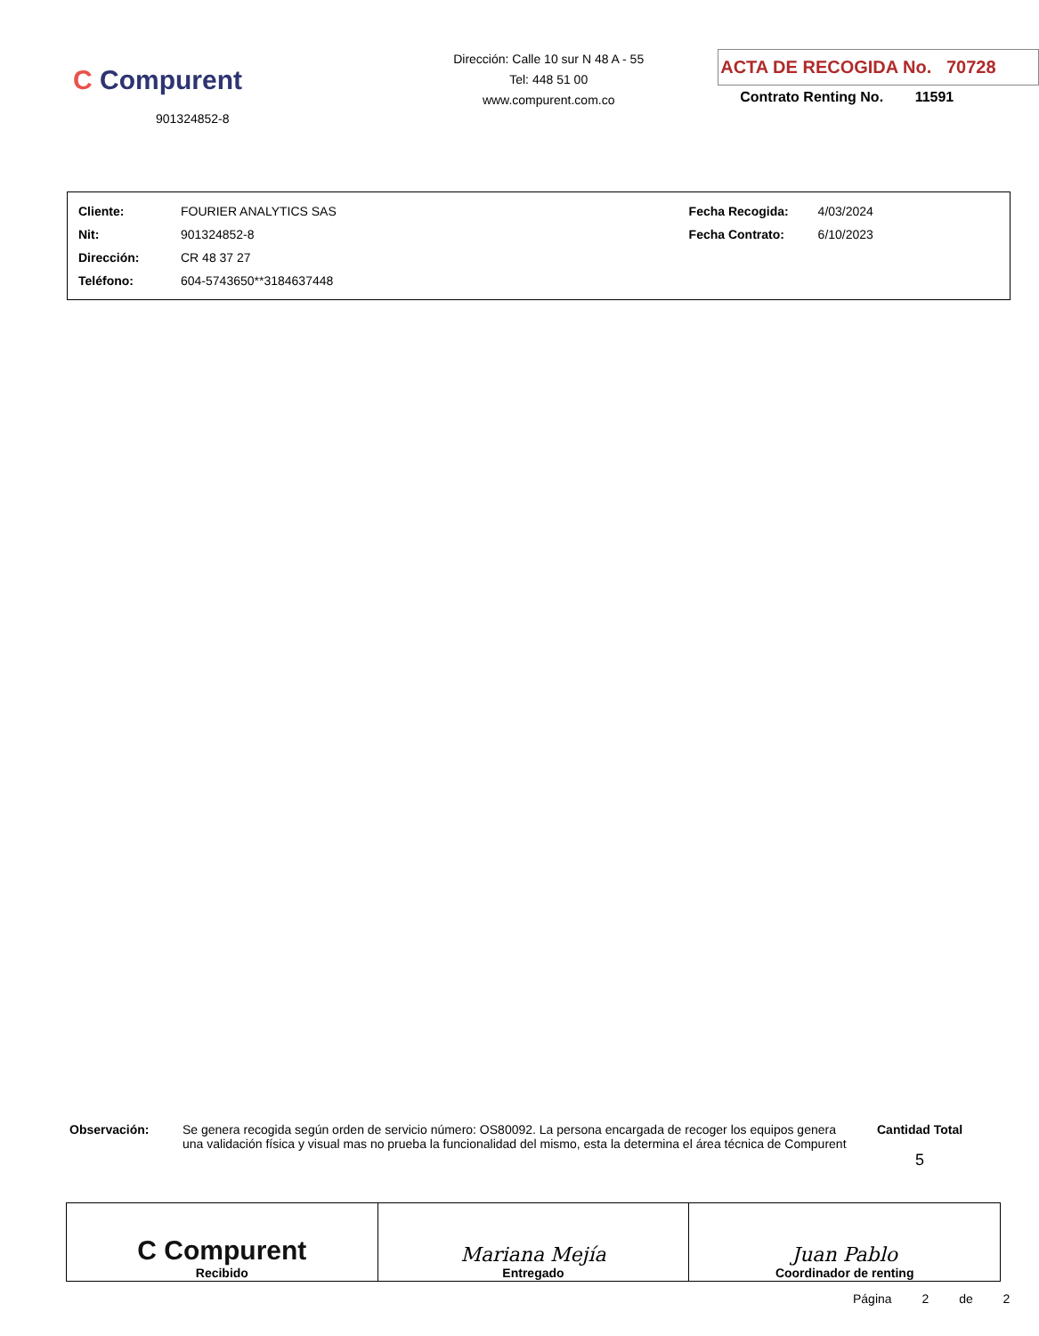C Compurent
901324852-8
Dirección: Calle 10 sur N 48 A - 55
Tel: 448 51 00
www.compurent.com.co
ACTA DE RECOGIDA No. 70728
Contrato Renting No. 11591
| Cliente: | FOURIER ANALYTICS SAS | Fecha Recogida: | 4/03/2024 |
| Nit: | 901324852-8 | Fecha Contrato: | 6/10/2023 |
| Dirección: | CR 48 37 27 | | |
| Teléfono: | 604-5743650**3184637448 | | |
Observación: Se genera recogida según orden de servicio número: OS80092. La persona encargada de recoger los equipos genera una validación física y visual mas no prueba la funcionalidad del mismo, esta la determina el área técnica de Compurent
Cantidad Total
5
| C Compurent Recibido | Mariana Mejía Entregado | Juan Pablo Coordinador de renting |
Página 2 de 2